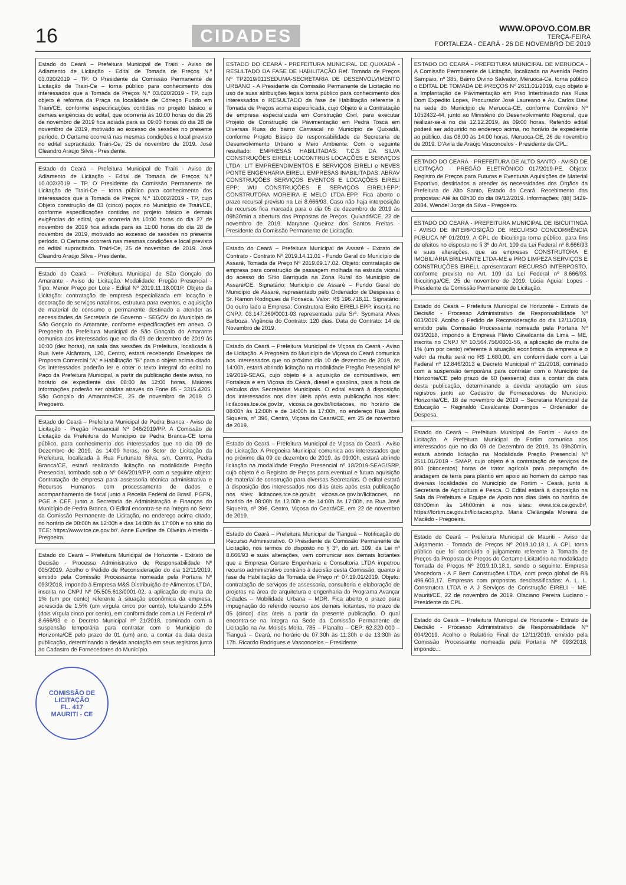16
CIDADES
WWW.OPOVO.COM.BR
TERÇA-FEIRA
FORTALEZA - CEARÁ - 26 DE NOVEMBRO DE 2019
Estado do Ceará – Prefeitura Municipal de Trairi - Aviso de Adiamento de Licitação - Edital de Tomada de Preços N.º 03.020/2019 – TP. O Presidente da Comissão Permanente de Licitação de Trairi-Ce – torna público para conhecimento dos interessados que a Tomada de Preços N.º 03.020/2019 - TP, cujo objeto é reforma da Praça na localidade de Córrego Fundo em Trairi/CE, conforme especificações contidas no projeto básico e demais exigências do edital, que ocorreria às 10:00 horas do dia 26 de novembro de 2019 fica adiada para as 09:00 horas do dia 28 de novembro de 2019, motivado ao excesso de sessões no presente período. O Certame ocorrerá nas mesmas condições e local previsto no edital supracitado. Trairi-Ce, 25 de novembro de 2019. José Cleandro Araújo Silva - Presidente.
Estado do Ceará – Prefeitura Municipal de Trairi - Aviso de Adiamento de Licitação - Edital de Tomada de Preços N.º 10.002/2019 – TP. O Presidente da Comissão Permanente de Licitação de Trairi-Ce – torna público para conhecimento dos interessados que a Tomada de Preços N.º 10.002/2019 - TP, cujo Objeto construção de 03 (cinco) poços no Município de Trairi/CE, conforme especificações contidas no projeto básico e demais exigências do edital, que ocorreria às 10:00 horas do dia 27 de novembro de 2019 fica adiada para as 11:00 horas do dia 28 de novembro de 2019, motivado ao excesso de sessões no presente período. O Certame ocorrerá nas mesmas condições e local previsto no edital supracitado. Trairi-Ce, 25 de novembro de 2019. José Cleandro Araújo Silva - Presidente.
Estado do Ceará – Prefeitura Municipal de São Gonçalo do Amarante - Aviso de Licitação. Modalidade: Pregão Presencial - Tipo: Menor Preço por Lote - Edital Nº 2019.11.18.001P. Objeto da Licitação: contratação de empresa especializada em locação e decoração de serviços natalinos, estrutura para eventos, e aquisição de material de consumo e permanente destinado a atender as necessidades da Secretaria de Governo - SEGOV do Município de São Gonçalo do Amarante, conforme especificações em anexo. O Pregoeiro da Prefeitura Municipal de São Gonçalo do Amarante comunica aos interessados que no dia 09 de dezembro de 2019 às 10:00 (dez horas), na sala das sessões da Prefeitura, localizada à Rua Ivete Alcântara, 120, Centro, estará recebendo Envelopes de Proposta Comercial "A" e Habilitação "B" para o objeto acima citado. Os interessados poderão ler e obter o texto integral do edital no Paço da Prefeitura Municipal, a partir da publicação deste aviso, no horário de expediente das 08:00 às 12:00 horas. Maiores informações poderão ser obtidas através do Fone 85 - 3315.4205. São Gonçalo do Amarante/CE, 25 de novembro de 2019. O Pregoeiro.
Estado do Ceará – Prefeitura Municipal de Pedra Branca - Aviso de Licitação - Pregão Presencial Nº 046/2019/PP. A Comissão de Licitação da Prefeitura do Município de Pedra Branca-CE torna público, para conhecimento dos interessados que no dia 09 de Dezembro de 2019, às 14:00 horas, no Setor de Licitação da Prefeitura, localizada à Rua Furtunato Silva, s/n, Centro, Pedra Branca/CE, estará realizando licitação na modalidade Pregão Presencial, tombado sob o Nº 046/2019/PP, com o seguinte objeto: Contratação de empresa para assessoria técnica administrativa e Recursos Humanos com processamento de dados e acompanhamento de fiscal junto a Receita Federal do Brasil, PGFN, PGE e CEF, junto a Secretaria de Administração e Finanças do Município de Pedra Branca. O Edital encontra-se na íntegra no Setor da Comissão Permanente de Licitação, no endereço acima citado, no horário de 08:00h às 12:00h e das 14:00h às 17:00h e no sítio do TCE: https://www.tce.ce.gov.br/. Anne Everline de Oliveira Almeida - Pregoeira.
Estado do Ceará – Prefeitura Municipal de Horizonte - Extrato de Decisão - Processo Administrativo de Responsabilidade Nº 005/2019. Acolho o Pedido de Reconsideração do dia 12/11/2019, emitido pela Comissão Processante nomeada pela Portaria Nº 093/2018, impondo à Empresa M&S Distribuição de Alimentos LTDA, inscrita no CNPJ Nº 05.505.613/0001-02, a aplicação de multa de 1% (um por cento) referente à situação econômica da empresa, acrescida de 1,5% (um vírgula cinco por cento), totalizando 2,5% (dois vírgula cinco por cento), em conformidade com a Lei Federal nº 8.666/93 e o Decreto Municipal nº 21/2018, cominado com a suspensão temporária para contratar com o Município de Horizonte/CE pelo prazo de 01 (um) ano, a contar da data desta publicação, determinando a devida anotação em seus registros junto ao Cadastro de Fornecedores do Município.
ESTADO DO CEARÁ - PREFEITURA MUNICIPAL DE QUIXADÁ - RESULTADO DA FASE DE HABILITAÇÃO Ref. Tomada de Preços Nº TP2019/011SEDUMA-SECRETARIA DE DESENVOLVIMENTO URBANO - A Presidente da Comissão Permanente de Licitação no uso de suas atribuições legais torna público para conhecimento dos interessados o RESULTADO da fase de Habilitação referente à Tomada de Preços acima especificada, cujo Objeto é a Contratação de empresa especializada em Construção Civil, para executar Projeto de Construção de Pavimentação em Pedra Tosca em Diversas Ruas do bairro Carrascal no Município de Quixadá, conforme Projeto Básico de responsabilidade da Secretaria de Desenvolvimento Urbano e Meio Ambiente. Com o seguinte resultado: EMPRESAS HABILITADAS: T.C.S DA SILVA CONSTRUÇÕES EIRELI; LOCONTRUS LOCAÇÕES E SERVIÇOS LTDA; LIT EMPREENDIMENTOS E SERVIÇOS EIRELI e NEVES PONTE ENGENHARIA EIRELI. EMPRESAS INABILITADAS: ABRAV CONSTRUÇÕES SERVIÇOS EVENTOS E LOCAÇÕES EIRELI EPP; WU CONSTRUÇÕES E SERVIÇOS EIRELI-EPP; CONSTRUTORA MOREIRA E MELO LTDA-EPP. Fica aberto o prazo recursal previsto na Lei 8.666/93. Caso não haja interposição de recursos fica marcada para o dia 05 de dezembro de 2019 às 09h30min a abertura das Propostas de Preços. Quixadá/CE, 22 de novembro de 2019. Maryane Queiroz dos Santos Freitas - Presidente da Comissão Permanente de Licitação.
Estado do Ceará – Prefeitura Municipal de Assaré - Extrato de Contrato - Contrato Nº 2019.14.11.01 - Fundo Geral do Município de Assaré, Tomada de Preço Nº 2019.09.17.02. Objeto: contratação de empresa para construção de passagem molhada na estrada vicinal do acesso do Sítio Barriguda na Zona Rural do Município de Assaré/CE. Signatário: Município de Assaré – Fundo Geral do Município de Assaré, representado pelo Ordenador de Despesas o Sr. Ramon Rodrigues da Fonseca. Valor: R$ 196.718,11. Signatário: Do outro lado a Empresa: Construtora Exito EIRELI-EPP, inscrita no CNPJ: 03.147.269/0001-93 representada pela Srª. Sycmara Alves Barboza. Vigência do Contrato: 120 dias. Data do Contrato: 14 de Novembro de 2019.
Estado do Ceará – Prefeitura Municipal de Viçosa do Ceará - Aviso de Licitação. A Pregoeira do Município de Viçosa do Ceará comunica aos interessados que no próximo dia 10 de dezembro de 2019, às 14:00h, estará abrindo licitação na modalidade Pregão Presencial Nº 19/2019-SEAG, cujo objeto é a aquisição de combustíveis, em Fortaleza e em Viçosa do Ceará, diesel e gasolina, para a frota de veículos das Secretarias Municipais. O edital estará à disposição dos interessados nos dias úteis após esta publicação nos sites: licitacoes.tce.ce.gov.br, vicosa.ce.gov.br/licitacoes, no horário de 08:00h às 12:00h e de 14:00h às 17:00h, no endereço Rua José Siqueira, nº 396, Centro, Viçosa do Ceará/CE, em 25 de novembro de 2019.
Estado do Ceará – Prefeitura Municipal de Viçosa do Ceará - Aviso de Licitação. A Pregoeira Municipal comunica aos interessados que no próximo dia 09 de dezembro de 2019, às 09:00h, estará abrindo licitação na modalidade Pregão Presencial nº 18/2019-SEAG/SRP, cujo objeto é o Registro de Preços para eventual e futura aquisição de material de construção para diversas Secretarias. O edital estará à disposição dos interessados nos dias úteis após esta publicação nos sites: licitacoes.tce.ce.gov.br, vicosa.ce.gov.br/licitacoes, no horário de 08:00h às 12:00h e de 14:00h às 17:00h, na Rua José Siqueira, nº 396, Centro, Viçosa do Ceará/CE, em 22 de novembro de 2019.
Estado do Ceará – Prefeitura Municipal de Tianguá – Notificação do Recurso Administrativo. O Presidente da Comissão Permanente de Licitação, nos termos do disposto no § 3º, do art. 109, da Lei nº 8.666/93 e suas alterações, vem comunicar aos demais licitantes que a Empresa Certare Engenharia e Consultoria LTDA impetrou recurso administrativo contrário à decisão desta Comissão, quanto à fase de Habilitação da Tomada de Preço nº 07.19.01/2019. Objeto: contratação de serviços de assessoria, consultoria e elaboração de projetos na área de arquitetura e engenharia do Programa Avançar Cidades – Mobilidade Urbana – MDR. Fica aberto o prazo para impugnação do referido recurso aos demais licitantes, no prazo de 05 (cinco) dias úteis a partir da presente publicação. O qual encontra-se na íntegra na Sede da Comissão Permanente de Licitação na Av. Moisés Moita, 785 – Planalto – CEP: 62.320-000 – Tianguá – Ceará, no horário de 07:30h às 11:30h e de 13:30h às 17h. Ricardo Rodrigues e Vasconcelos – Presidente.
ESTADO DO CEARÁ - PREFEITURA MUNICIPAL DE MERUOCA - A Comissão Permanente de Licitação, localizada na Avenida Pedro Sampaio, nº 385, Bairro Divino Salvador, Meruoca-Ce, torna público o EDITAL DE TOMADA DE PREÇOS Nº 2611.01/2019, cujo objeto é a Implantação de Pavimentação em Piso Intertravado nas Ruas Dom Expedito Lopes, Procurador José Laureano e Av. Carlos Davi na sede do Município de Meruoca-CE, conforme Convênio Nº 1052432-44, junto ao Ministério do Desenvolvimento Regional, que realizar-se-á no dia 12.12.2019, às 09:00 horas. Referido edital poderá ser adquirido no endereço acima, no horário de expediente ao público, das 08:00 às 14:00 horas. Meruoca-CE, 26 de novembro de 2019. D'Avila de Araújo Vasconcelos - Presidente da CPL.
ESTADO DO CEARÁ - PREFEITURA DE ALTO SANTO - AVISO DE LICITAÇÃO - PREGÃO ELETRÔNICO 017/2019-PE. Objeto: Registro de Preços para Futuras e Eventuais Aquisições de Material Esportivo, destinados a atender as necessidades dos Órgãos da Prefeitura de Alto Santo, Estado do Ceará. Recebimento das propostas: Até às 08h30 do dia 09/12/2019. Informações: (88) 3429-2084. Wendel Jorge da Silva - Pregoeiro.
ESTADO DO CEARÁ - PREFEITURA MUNICIPAL DE IBICUITINGA - AVISO DE INTERPOSIÇÃO DE RECURSO CONCORRÊNCIA PÚBLICA Nº 01/2019. A CPL de Ibicuitinga torna público, para fins de efeitos no disposto no § 3º do Art. 109 da Lei Federal nº 8.666/93 e suas alterações, que as empresas CONSTRUTORA E IMOBILIÁRIA BRILHANTE LTDA-ME e PRO LIMPEZA SERVIÇOS E CONSTRUÇÕES EIRELI, apresentaram RECURSO INTERPOSTO, conforme previsto no Art. 109 da Lei Federal nº 8.666/93. Ibicuitinga/CE, 25 de novembro de 2019. Lúcia Aguiar Lopes - Presidente da Comissão Permanente de Licitação.
Estado do Ceará – Prefeitura Municipal de Horizonte - Extrato de Decisão - Processo Administrativo de Responsabilidade Nº 003/2019. Acolho o Pedido de Reconsideração do dia 12/11/2019, emitido pela Comissão Processante nomeada pela Portaria Nº 093/2018, impondo à Empresa Flávio Cavalcante da Lima – ME, inscrita no CNPJ Nº 10.564.756/0001-56, a aplicação de multa de 1% (um por cento) referente à situação econômica da empresa e o valor da multa será no R$ 1.680,00, em conformidade com a Lei Federal nº 12.846/2013 e Decreto Municipal nº 21/2018, cominado com a suspensão temporária para contratar com o Município de Horizonte/CE pelo prazo de 60 (sessenta) dias a contar da data desta publicação, determinando a devida anotação em seus registros junto ao Cadastro de Fornecedores do Município. Horizonte/CE, 18 de novembro de 2019 – Secretaria Municipal de Educação – Reginaldo Cavalcante Domingos – Ordenador de Despesa.
Estado do Ceará – Prefeitura Municipal de Fortim - Aviso de Licitação. A Prefeitura Municipal de Fortim comunica aos interessados que no dia 09 de Dezembro de 2019, às 09h30min, estará abrindo licitação na Modalidade Pregão Presencial Nº 2511.01/2019 - SMAP, cujo objeto é a contratação de serviços de 800 (oitocentos) horas de trator agrícola para preparação de aradagem de terra para plantio em apoio ao homem do campo nas diversas localidades do Município de Fortim - Ceará, junto à Secretaria de Agricultura e Pesca. O Edital estará à disposição na Sala da Prefeitura e Equipe de Apoio nos dias úteis no horário de 08h00min às 14h00min e nos sites: www.tce.ce.gov.br/, https://fortim.ce.gov.br/licitacao.php. Maria Clelângela Moreira de Macêdo - Pregoeira.
Estado do Ceará – Prefeitura Municipal de Mauriti - Aviso de Julgamento - Tomada de Preços Nº 2019.10.18.1. A CPL torna público que foi concluído o julgamento referente à Tomada de Preços da Proposta de Preços do Certame Licitatório na modalidade Tomada de Preços Nº 2019.10.18.1, sendo o seguinte: Empresa Vencedora - A F Bem Construções LTDA, com preço global de R$ 496.603,17. Empresas com propostas desclassificadas: A. L. L. Construtora LTDA e A J Serviços de Construção EIRELI – ME. Mauriti/CE, 22 de novembro de 2019. Olaciano Pereira Luciano - Presidente da CPL.
Estado do Ceará – Prefeitura Municipal de Horizonte - Extrato de Decisão - Processo Administrativo de Responsabilidade Nº 004/2019. Acolho o Relatório Final de 12/11/2019, emitido pela Comissão Processante nomeada pela Portaria Nº 093/2018, impondo...
COMISSÃO DE LICITAÇÃO
FL. 417
MAURITI - CE